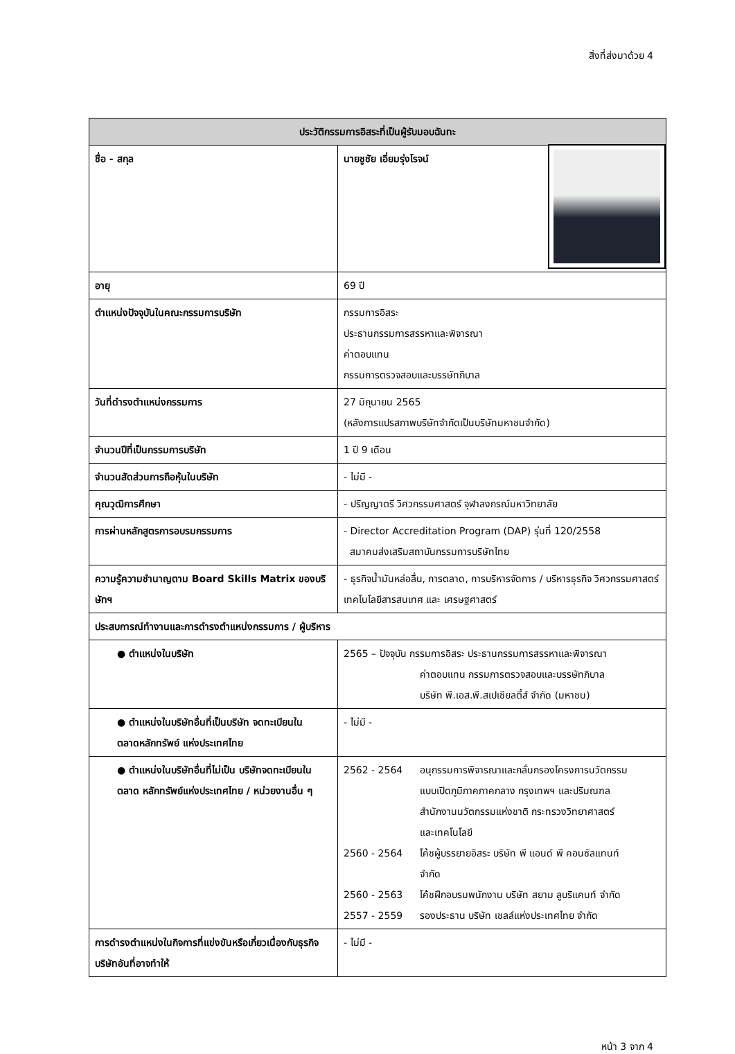สิ่งที่ส่งมาด้วย 4
| ประวัติกรรมการอิสระที่เป็นผู้รับมอบฉันทะ | |
| --- | --- |
| ชื่อ - สกุล | นายชูชัย เอี่ยมรุ่งโรจน์ |
| อายุ | 69 ปี |
| ตำแหน่งปัจจุบันในคณะกรรมการบริษัท | กรรมการอิสระ ประธานกรรมการสรรหาและพิจารณา ค่าตอบแทน กรรมการตรวจสอบและบรรษัทภิบาล |
| วันที่ดำรงตำแหน่งกรรมการ | 27 มิถุนายน 2565 (หลังการแปรสภาพบริษัทจำกัดเป็นบริษัทมหาชนจำกัด) |
| จำนวนปีที่เป็นกรรมการบริษัท | 1 ปี 9 เดือน |
| จำนวนสัดส่วนการถือหุ้นในบริษัท | - ไม่มี - |
| คุณวุฒิการศึกษา | - ปริญญาตรี วิศวกรรมศาสตร์ จุฬาลงกรณ์มหาวิทยาลัย |
| การผ่านหลักสูตรการอบรมกรรมการ | - Director Accreditation Program (DAP) รุ่นที่ 120/2558 สมาคมส่งเสริมสถาบันกรรมการบริษัทไทย |
| ความรู้ความชำนาญตาม Board Skills Matrix ของบริษัทฯ | - ธุรกิจน้ำมันหล่อลื่น, การตลาด, การบริหารจัดการ / บริหารธุรกิจ วิศวกรรมศาสตร์ เทคโนโลยีสารสนเทศ และ เศรษฐศาสตร์ |
| ประสบการณ์ทำงานและการดำรงตำแหน่งกรรมการ / ผู้บริหาร | |
| ● ตำแหน่งในบริษัท | 2565 – ปัจจุบัน กรรมการอิสระ ประธานกรรมการสรรหาและพิจารณา ค่าตอบแทน กรรมการตรวจสอบและบรรษัทภิบาล บริษัท พี.เอส.พี.สเปเชียลตี้ส์ จำกัด (มหาชน) |
| ● ตำแหน่งในบริษัทอื่นที่เป็นบริษัท จดทะเบียนในตลาดหลักทรัพย์ แห่งประเทศไทย | - ไม่มี - |
| ● ตำแหน่งในบริษัทอื่นที่ไม่เป็น บริษัทจดทะเบียนในตลาด หลักทรัพย์แห่งประเทศไทย / หน่วยงานอื่น ๆ | 2562 - 2564 อนุกรรมการพิจารณาและกลั่นกรองโครงการนวัตกรรม แบบเปิดภูมิภาคภาคกลาง กรุงเทพฯ และปริมณฑล สำนักงานนวัตกรรมแห่งชาติ กระทรวงวิทยาศาสตร์ และเทคโนโลยี 2560 - 2564 โค้ชผู้บรรยายอิสระ บริษัท พี แอนด์ พี คอนซัลแทนท์ จำกัด 2560 - 2563 โค้ชฝึกอบรมพนักงาน บริษัท สยาม ลูบริแคนท์ จำกัด 2557 - 2559 รองประธาน บริษัท เชลล์แห่งประเทศไทย จำกัด |
| การดำรงตำแหน่งในกิจการที่แข่งขันหรือเกี่ยวเนื่องกับธุรกิจบริษัทอันที่อาจทำให้ | - ไม่มี - |
หน้า 3 จาก 4